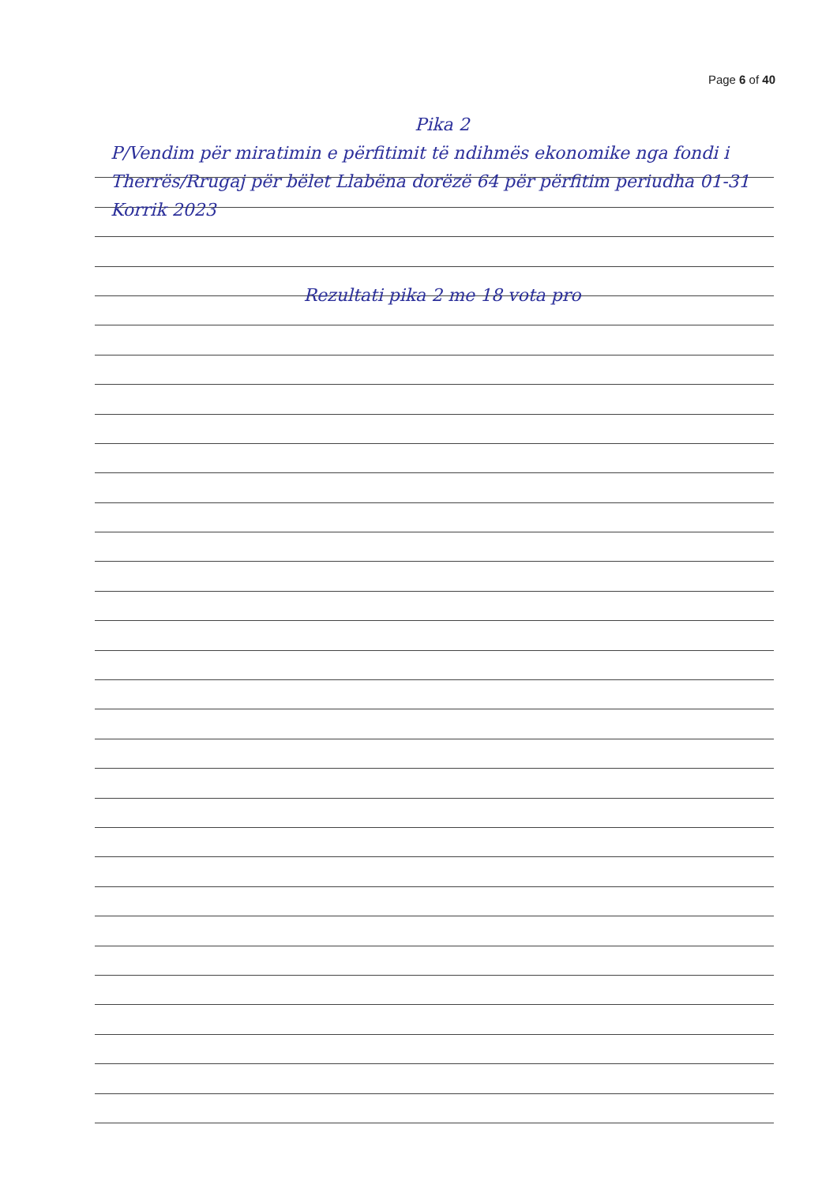Page 6 of 40
Pika 2
P/Vendim për miratimin e përfitimit të ndihmës ekonomike nga fondi i Therrës/Rrugaj për bëlet Llabëna dorëzë 64 për përfitim periudha 01-31 Korrik 2023
Rezultati pika 2 me 18 vota pro